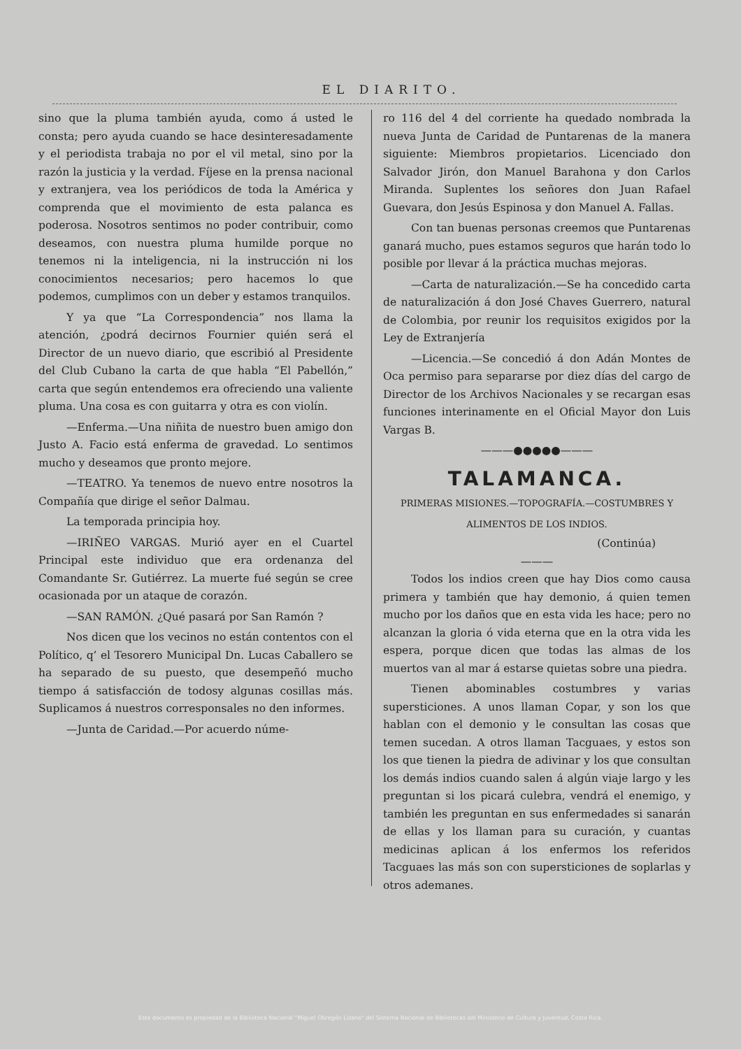EL DIARITO.
sino que la pluma también ayuda, como á usted le consta; pero ayuda cuando se hace desinteresadamente y el periodista trabaja no por el vil metal, sino por la razón la justicia y la verdad. Fíjese en la prensa nacional y extranjera, vea los periódicos de toda la América y comprenda que el movimiento de esta palanca es poderosa. Nosotros sentimos no poder contribuir, como deseamos, con nuestra pluma humilde porque no tenemos ni la inteligencia, ni la instrucción ni los conocimientos necesarios; pero hacemos lo que podemos, cumplimos con un deber y estamos tranquilos.
Y ya que “La Correspondencia” nos llama la atención, ¿podrá decirnos Fournier quién será el Director de un nuevo diario, que escribió al Presidente del Club Cubano la carta de que habla “El Pabellón,” carta que según entendemos era ofreciendo una valiente pluma. Una cosa es con guitarra y otra es con violín.
—Enferma.—Una niñita de nuestro buen amigo don Justo A. Facio está enferma de gravedad. Lo sentimos mucho y deseamos que pronto mejore.
—TEATRO. Ya tenemos de nuevo entre nosotros la Compañía que dirige el señor Dalmau.
La temporada principia hoy.
—IRIÑEO VARGAS. Murió ayer en el Cuartel Principal este individuo que era ordenanza del Comandante Sr. Gutiérrez. La muerte fué según se cree ocasionada por un ataque de corazón.
—SAN RAMÓN. ¿Qué pasará por San Ramón ?
Nos dicen que los vecinos no están contentos con el Político, q’ el Tesorero Municipal Dn. Lucas Caballero se ha separado de su puesto, que desempeñó mucho tiempo á satisfacción de todosy algunas cosillas más. Suplicamos á nuestros corresponsales no den informes.
—Junta de Caridad.—Por acuerdo núme-
ro 116 del 4 del corriente ha quedado nombrada la nueva Junta de Caridad de Puntarenas de la manera siguiente: Miembros propietarios. Licenciado don Salvador Jirón, don Manuel Barahona y don Carlos Miranda. Suplentes los señores don Juan Rafael Guevara, don Jesús Espinosa y don Manuel A. Fallas.
Con tan buenas personas creemos que Puntarenas ganará mucho, pues estamos seguros que harán todo lo posible por llevar á la práctica muchas mejoras.
—Carta de naturalización.—Se ha concedido carta de naturalización á don José Chaves Guerrero, natural de Colombia, por reunir los requisitos exigidos por la Ley de Extranjería
—Licencia.—Se concedió á don Adán Montes de Oca permiso para separarse por diez días del cargo de Director de los Archivos Nacionales y se recargan esas funciones interinamente en el Oficial Mayor don Luis Vargas B.
———●●●●●———
TALAMANCA.
PRIMERAS MISIONES.—TOPOGRAFÍA.—COSTUMBRES Y ALIMENTOS DE LOS INDIOS.
(Continúa)
———
Todos los indios creen que hay Dios como causa primera y también que hay demonio, á quien temen mucho por los daños que en esta vida les hace; pero no alcanzan la gloria ó vida eterna que en la otra vida les espera, porque dicen que todas las almas de los muertos van al mar á estarse quietas sobre una piedra.
Tienen abominables costumbres y varias supersticiones. A unos llaman Copar, y son los que hablan con el demonio y le consultan las cosas que temen sucedan. A otros llaman Tacguaes, y estos son los que tienen la piedra de adivinar y los que consultan los demás indios cuando salen á algún viaje largo y les preguntan si los picará culebra, vendrá el enemigo, y también les preguntan en sus enfermedades si sanarán de ellas y los llaman para su curación, y cuantas medicinas aplican á los enfermos los referidos Tacguaes las más son con supersticiones de soplarlas y otros ademanes.
Este documento es propiedad de la Biblioteca Nacional "Miguel Obregón Lizano" del Sistema Nacional de Bibliotecas del Ministerio de Cultura y Juventud, Costa Rica.